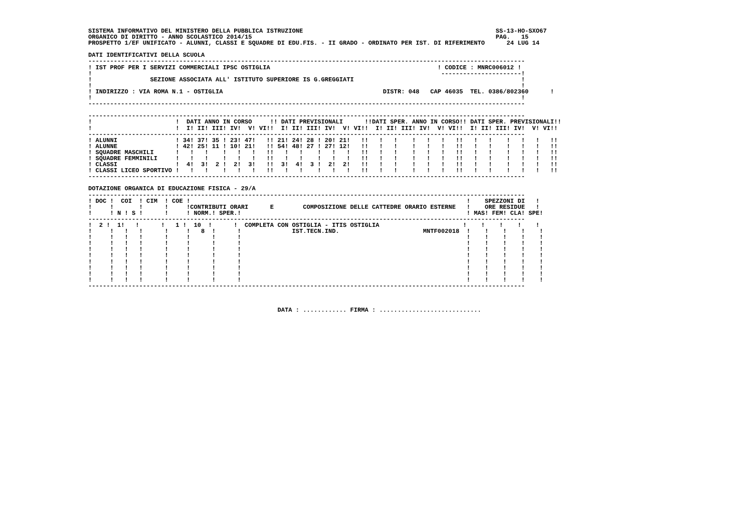SISTEMA INFORMATIVO DEL MINISTERO DELLA PUBBLICA ISTRUZIONE                                                     SS-13-HO-SXO67
ORGANICO DI DIRITTO - ANNO SCOLASTICO 2014/15                                                                   PAG.   15
PROSPETTO 1/EF UNIFICATO - ALUNNI, CLASSI E SQUADRE DI EDU.FIS. - II GRADO - ORDINATO PER IST. DI RIFERIMENTO      24 LUG 14

DATI IDENTIFICATIVI DELLA SCUOLA
------------------------------------------------------------------------------------------------------------------------
! IST PROF PER I SERVIZI COMMERCIALI IPSC OSTIGLIA                                              ! CODICE : MNRC006012 !
!                                                                                                ----------------------!
!                SEZIONE ASSOCIATA ALL' ISTITUTO SUPERIORE IS G.GREGGIATI                                              !
!                                                                                                                      !
! INDIRIZZO : VIA ROMA N.1 - OSTIGLIA                                            DISTR: 048   CAP 46035  TEL. 0386/802360      !
!                                                                                                                      !
------------------------------------------------------------------------------------------------------------------------

------------------------------------------------------------------------------------------------------------------------
!                       !  DATI ANNO IN CORSO     !! DATI PREVISIONALI      !!DATI SPER. ANNO IN CORSO!! DATI SPER. PREVISIONALI!!
!                       !  I! II! III! IV!  V! VI!!  I! II! III! IV!  V! VI!!  I! II! III! IV!  V! VI!!  I! II! III! IV!  V! VI!!
------------------------------------------------------------------------------------------------------------------------
! ALUNNI                ! 34! 37! 35 ! 23! 47!   !! 21! 24! 28 ! 20! 21!   !!   !   !    !   !   !   !!   !   !    !   !   !   !!
! ALUNNE                ! 42! 25! 11 ! 10! 21!   !! 54! 48! 27 ! 27! 12!   !!   !   !    !   !   !   !!   !   !    !   !   !   !!
! SQUADRE MASCHILI      !   !   !    !   !   !   !!   !   !    !   !   !   !!   !   !    !   !   !   !!   !   !    !   !   !   !!
! SQUADRE FEMMINILI     !   !   !    !   !   !   !!   !   !    !   !   !   !!   !   !    !   !   !   !!   !   !    !   !   !   !!
! CLASSI                !  4!  3!  2 !  2!  3!   !!  3!  4!  3 !  2!  2!   !!   !   !    !   !   !   !!   !   !    !   !   !   !!
! CLASSI LICEO SPORTIVO !   !   !    !   !   !   !!   !   !    !   !   !   !!   !   !    !   !   !   !!   !   !    !   !   !   !!
------------------------------------------------------------------------------------------------------------------------

DOTAZIONE ORGANICA DI EDUCAZIONE FISICA - 29/A
------------------------------------------------------------------------------------------------------------------------
! DOC !  COI  ! CIM  ! COE !                                                                            !    SPEZZONI DI   !
!     !       !      !     !CONTRIBUTI ORARI      E        COMPOSIZIONE DELLE CATTEDRE ORARIO ESTERNE   !    ORE RESIDUE   !
!     ! N ! S !      !     ! NORM.! SPER.!                                                              ! MAS! FEM! CLA! SPE!
------------------------------------------------------------------------------------------------------------------------
!  2 !  1!   !      !   1 !  10  !      !  COMPLETA CON OSTIGLIA - ITIS OSTIGLIA                       !    !    !    !    !
!     !   !   !      !     !   8  !      !              IST.TECN.IND.                       MNTF002018  !    !    !    !    !
!     !   !   !      !     !      !      !                                                              !    !    !    !    !
!     !   !   !      !     !      !      !                                                              !    !    !    !    !
!     !   !   !      !     !      !      !                                                              !    !    !    !    !
!     !   !   !      !     !      !      !                                                              !    !    !    !    !
!     !   !   !      !     !      !      !                                                              !    !    !    !    !
!     !   !   !      !     !      !      !                                                              !    !    !    !    !
!     !   !   !      !     !      !      !                                                              !    !    !    !    !
!     !   !   !      !     !      !      !                                                              !    !    !    !    !
------------------------------------------------------------------------------------------------------------------------



                                                    DATA : ............ FIRMA : ............................